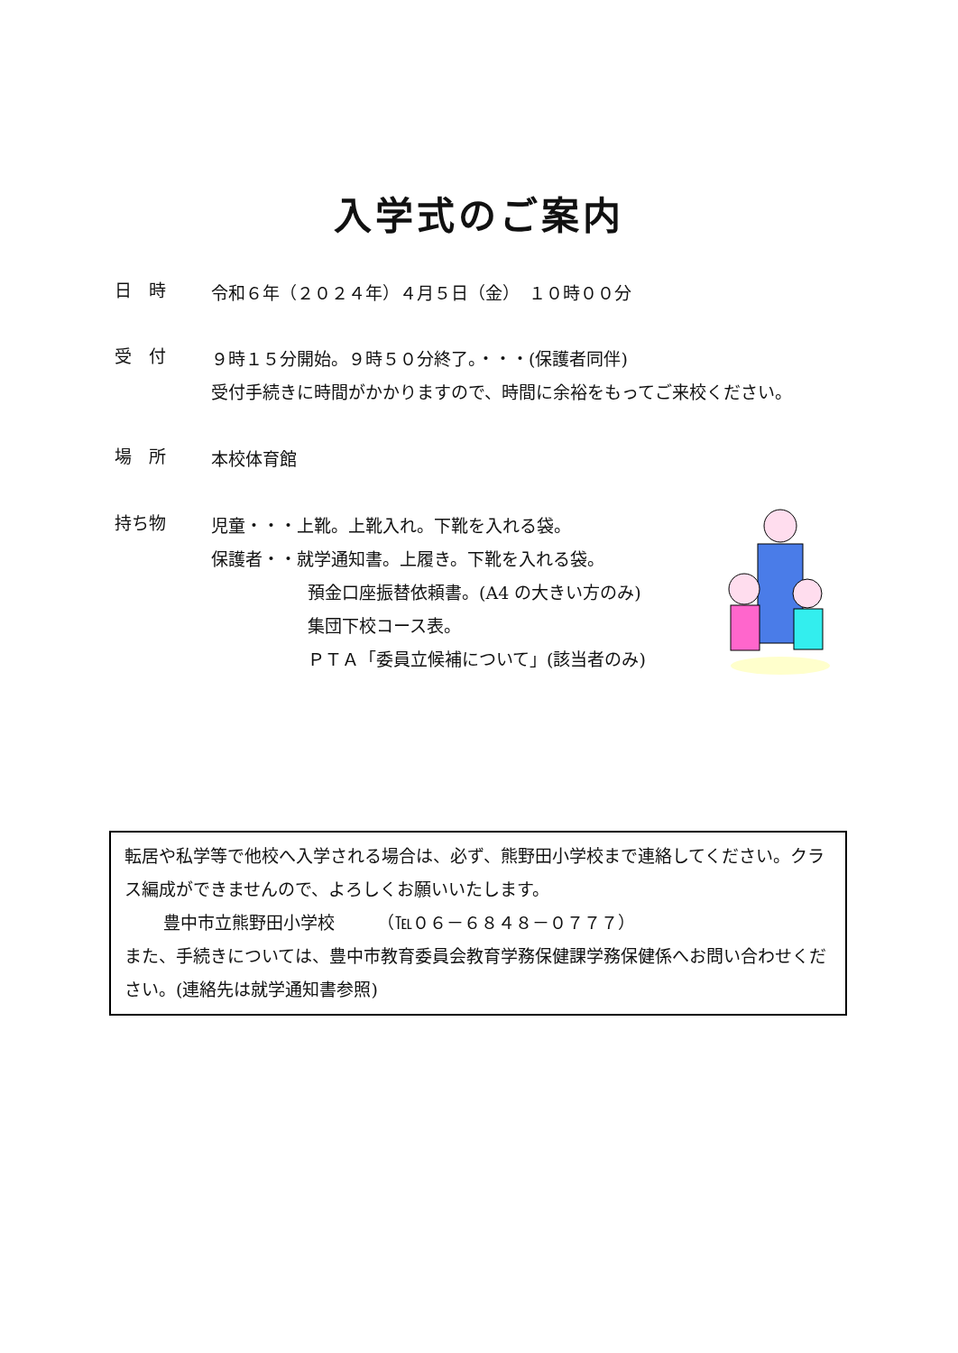入学式のご案内
日　時
令和６年（２０２４年）４月５日（金）　１０時００分
受　付
９時１５分開始。９時５０分終了。・・・(保護者同伴)
受付手続きに時間がかかりますので、時間に余裕をもってご来校ください。
場　所
本校体育館
持ち物
児童・・・上靴。上靴入れ。下靴を入れる袋。
保護者・・就学通知書。上履き。下靴を入れる袋。
預金口座振替依頼書。(A4 の大きい方のみ)
集団下校コース表。
ＰＴＡ「委員立候補について」(該当者のみ)
転居や私学等で他校へ入学される場合は、必ず、熊野田小学校まで連絡してください。クラス編成ができませんので、よろしくお願いいたします。
豊中市立熊野田小学校　　　（℡０６－６８４８－０７７７）
また、手続きについては、豊中市教育委員会教育学務保健課学務保健係へお問い合わせください。(連絡先は就学通知書参照)